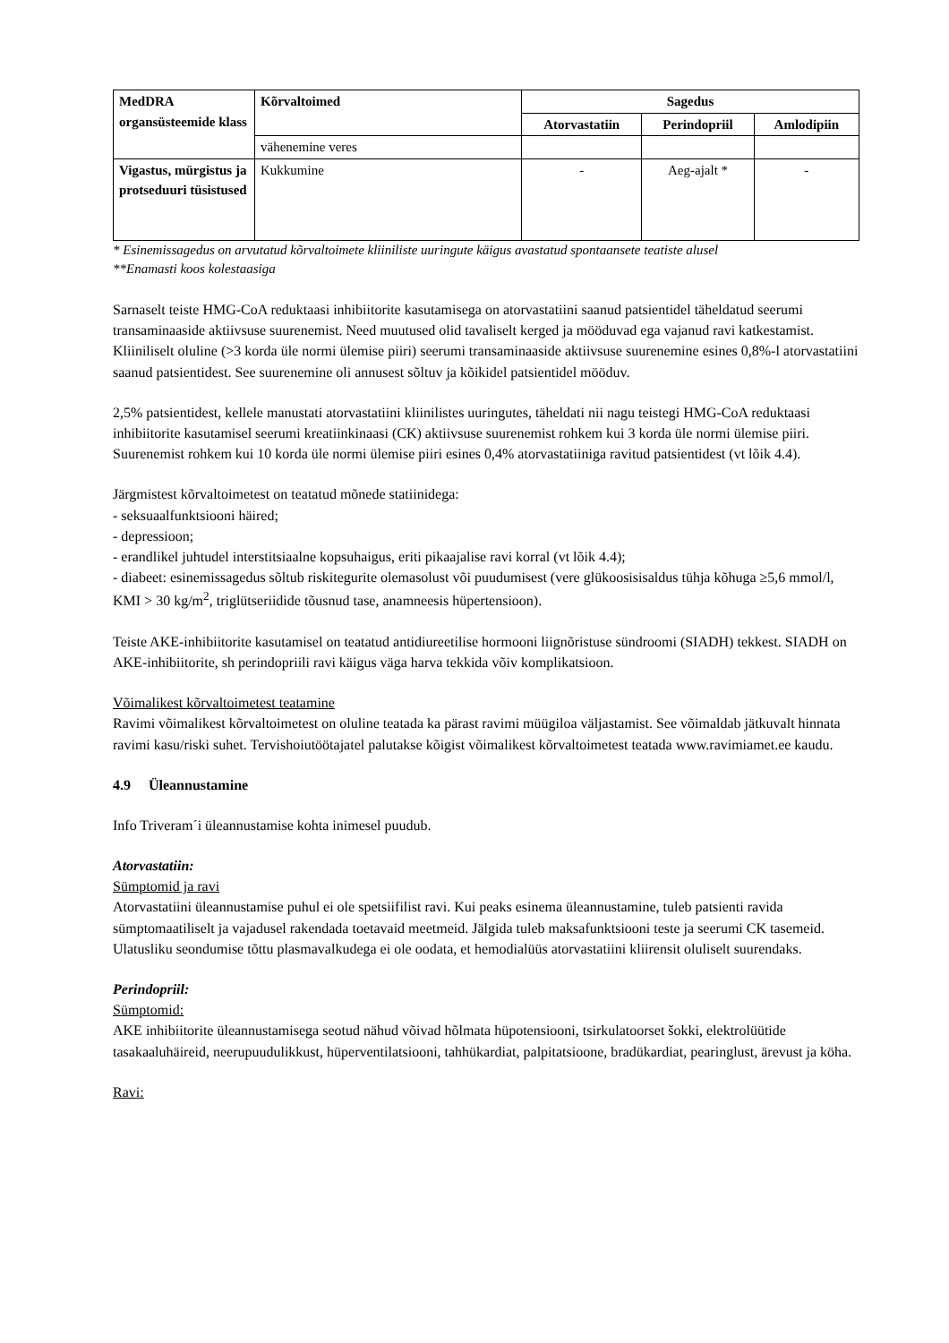| MedDRA organsüsteemide klass | Kõrvaltoimed | Sagedus | | |
| --- | --- | --- | --- | --- |
| | | Atorvastatiin | Perindopriil | Amlodipiin |
| | vähenemine veres | | | |
| Vigastus, mürgistus ja protseduuri tüsistused | Kukkumine | - | Aeg-ajalt * | - |
* Esinemissagedus on arvutatud kõrvaltoimete kliiniliste uuringute käigus avastatud spontaansete teatiste alusel
**Enamasti koos kolestaasiga
Sarnaselt teiste HMG-CoA reduktaasi inhibiitorite kasutamisega on atorvastatiini saanud patsientidel täheldatud seerumi transaminaaside aktiivsuse suurenemist. Need muutused olid tavaliselt kerged ja mööduvad ega vajanud ravi katkestamist. Kliiniliselt oluline (>3 korda üle normi ülemise piiri) seerumi transaminaaside aktiivsuse suurenemine esines 0,8%-l atorvastatiini saanud patsientidest. See suurenemine oli annusest sõltuv ja kõikidel patsientidel mööduv.
2,5% patsientidest, kellele manustati atorvastatiini kliinilistes uuringutes, täheldati nii nagu teistegi HMG-CoA reduktaasi inhibiitorite kasutamisel seerumi kreatiinkinaasi (CK) aktiivsuse suurenemist rohkem kui 3 korda üle normi ülemise piiri. Suurenemist rohkem kui 10 korda üle normi ülemise piiri esines 0,4% atorvastatiiniga ravitud patsientidest (vt lõik 4.4).
Järgmistest kõrvaltoimetest on teatatud mõnede statiinidega:
- seksuaalfunktsiooni häired;
- depressioon;
- erandlikel juhtudel interstitsiaalne kopsuhaigus, eriti pikaajalise ravi korral (vt lõik 4.4);
- diabeet: esinemissagedus sõltub riskitegurite olemasolust või puudumisest (vere glükoosisisaldus tühja kõhuga ≥5,6 mmol/l, KMI > 30 kg/m<sup>2</sup>, triglütseriidide tõusnud tase, anamneesis hüpertensioon).
Teiste AKE-inhibiitorite kasutamisel on teatatud antidiureetilise hormooni liignõristuse sündroomi (SIADH) tekkest. SIADH on AKE-inhibiitorite, sh perindopriili ravi käigus väga harva tekkida võiv komplikatsioon.
Võimalikest kõrvaltoimetest teatamine
Ravimi võimalikest kõrvaltoimetest on oluline teatada ka pärast ravimi müügiloa väljastamist. See võimaldab jätkuvalt hinnata ravimi kasu/riski suhet. Tervishoiutöötajatel palutakse kõigist võimalikest kõrvaltoimetest teatada www.ravimiamet.ee kaudu.
4.9 Üleannustamine
Info Triveram´i üleannustamise kohta inimesel puudub.
Atorvastatiin:
Sümptomid ja ravi
Atorvastatiini üleannustamise puhul ei ole spetsiifilist ravi. Kui peaks esinema üleannustamine, tuleb patsienti ravida sümptomaatiliselt ja vajadusel rakendada toetavaid meetmeid. Jälgida tuleb maksafunktsiooni teste ja seerumi CK tasemeid. Ulatusliku seondumise tõttu plasmavalkudega ei ole oodata, et hemodialüüs atorvastatiini kliirensit oluliselt suurendaks.
Perindopriil:
Sümptomid:
AKE inhibiitorite üleannustamisega seotud nähud võivad hõlmata hüpotensiooni, tsirkulatoorset šokki, elektrolüütide tasakaaluhäireid, neerupuudulikkust, hüperventilatsiooni, tahhükardiat, palpitatsioone, bradükardiat, pearinglust, ärevust ja köha.
Ravi: